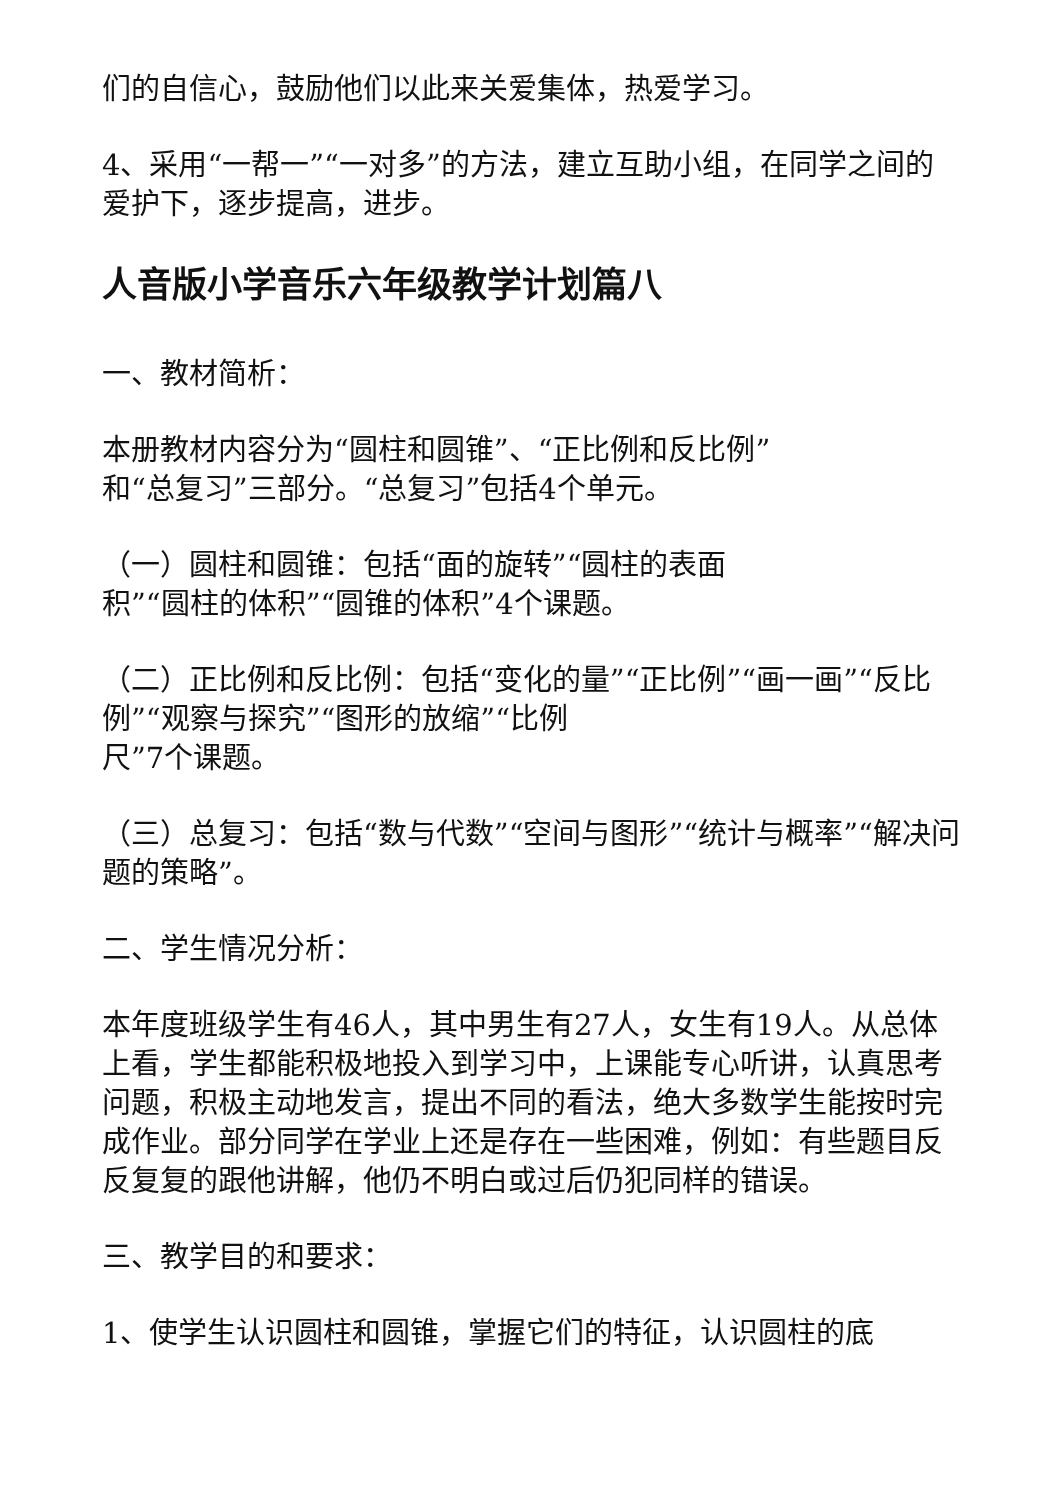们的自信心，鼓励他们以此来关爱集体，热爱学习。
4、采用“一帮一”“一对多”的方法，建立互助小组，在同学之间的爱护下，逐步提高，进步。
人音版小学音乐六年级教学计划篇八
一、教材简析：
本册教材内容分为“圆柱和圆锥”、“正比例和反比例”
和“总复习”三部分。“总复习”包括4个单元。
（一）圆柱和圆锥：包括“面的旋转”“圆柱的表面
积”“圆柱的体积”“圆锥的体积”4个课题。
（二）正比例和反比例：包括“变化的量”“正比例”“画一画”“反比例”“观察与探究”“图形的放缩”“比例
尺”7个课题。
（三）总复习：包括“数与代数”“空间与图形”“统计与概率”“解决问题的策略”。
二、学生情况分析：
本年度班级学生有46人，其中男生有27人，女生有19人。从总体上看，学生都能积极地投入到学习中，上课能专心听讲，认真思考问题，积极主动地发言，提出不同的看法，绝大多数学生能按时完成作业。部分同学在学业上还是存在一些困难，例如：有些题目反反复复的跟他讲解，他仍不明白或过后仍犯同样的错误。
三、教学目的和要求：
1、使学生认识圆柱和圆锥，掌握它们的特征，认识圆柱的底